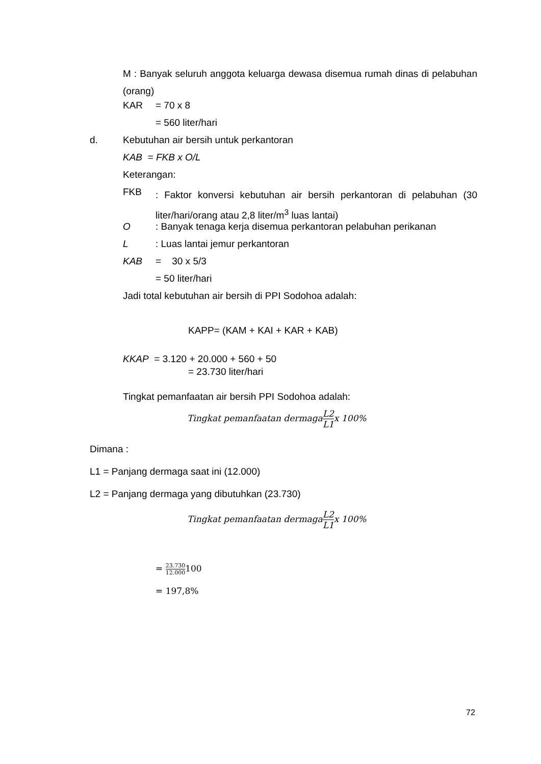M : Banyak seluruh anggota keluarga dewasa disemua rumah dinas di pelabuhan (orang)
KAR = 70 x 8
= 560 liter/hari
d. Kebutuhan air bersih untuk perkantoran
KAB = FKB x O/L
Keterangan:
FKB
: Faktor konversi kebutuhan air bersih perkantoran di pelabuhan (30 liter/hari/orang atau 2,8 liter/m<sup>3</sup> luas lantai)
O : Banyak tenaga kerja disemua perkantoran pelabuhan perikanan
L : Luas lantai jemur perkantoran
KAB = 30 x 5/3
= 50 liter/hari
Jadi total kebutuhan air bersih di PPI Sodohoa adalah:
KAPP= (KAM + KAI + KAR + KAB)
KKAP = 3.120 + 20.000 + 560 + 50
= 23.730 liter/hari
Tingkat pemanfaatan air bersih PPI Sodohoa adalah:
Tingkat pemanfaatan dermagaL2 L1x 100%
Dimana :
L1 = Panjang dermaga saat ini (12.000)
L2 = Panjang dermaga yang dibutuhkan (23.730)
Tingkat pemanfaatan dermagaL2 L1x 100%
= 23.730 12.000100
= 197,8%
72